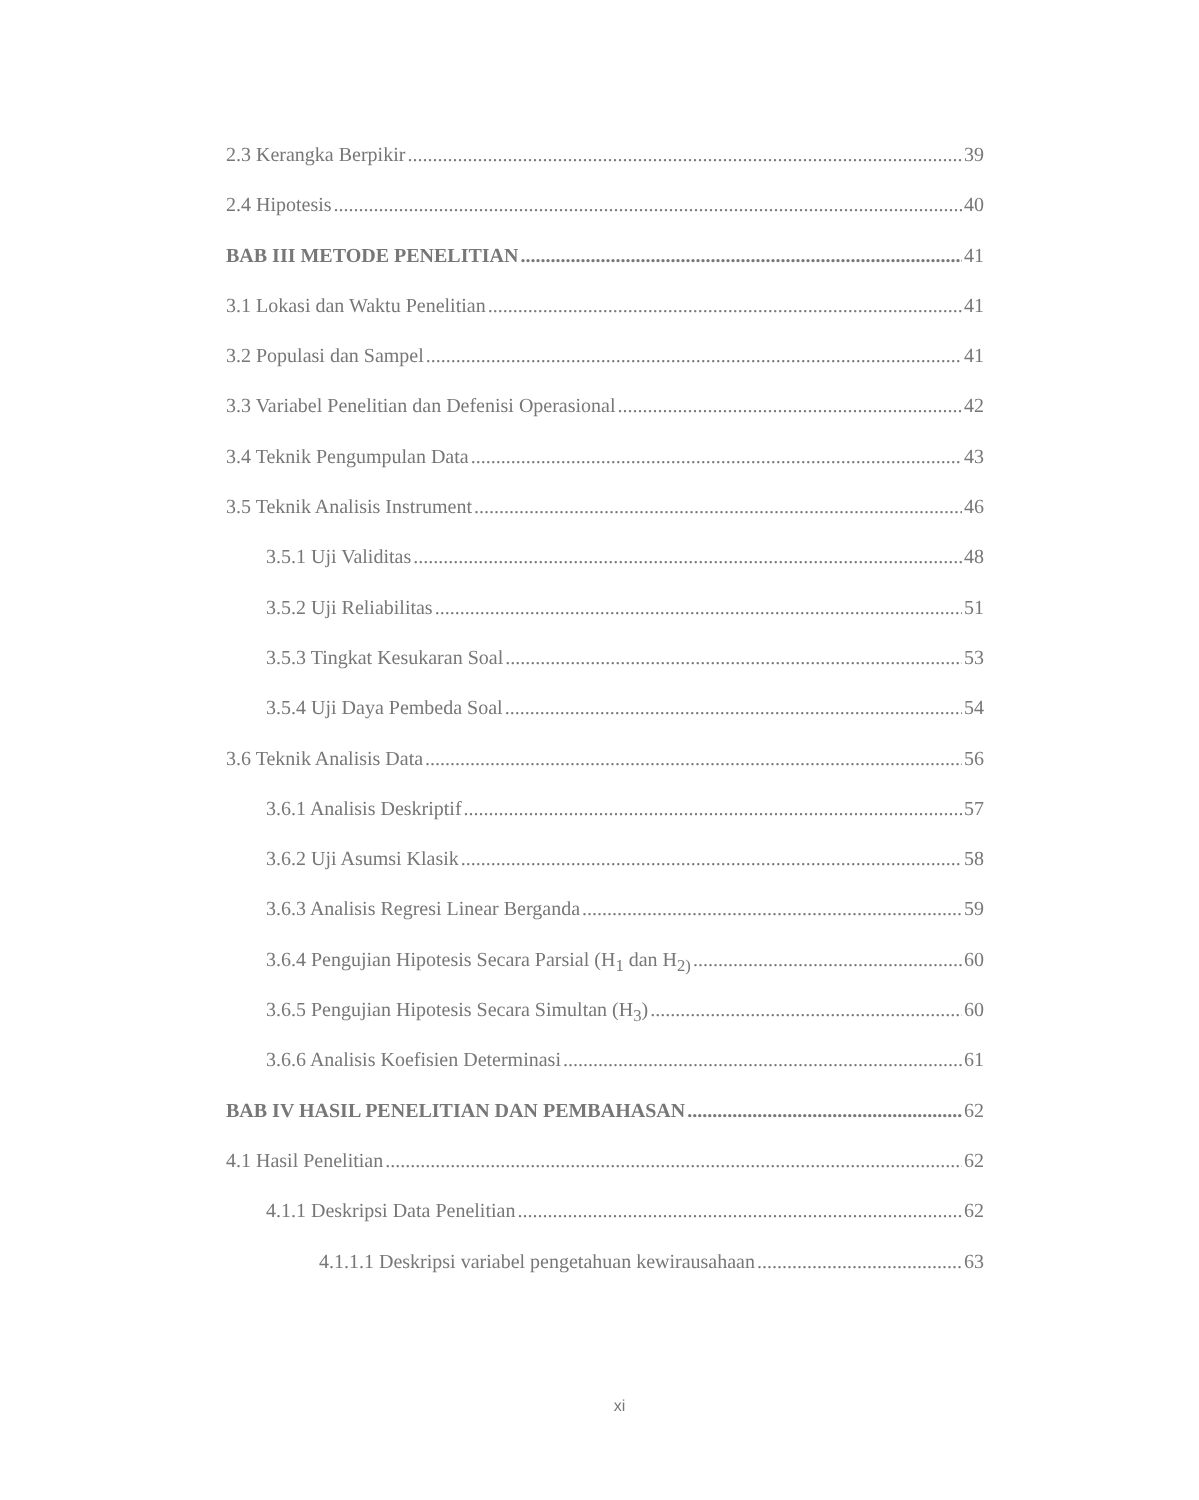2.3 Kerangka Berpikir 39
2.4 Hipotesis 40
BAB III METODE PENELITIAN 41
3.1 Lokasi dan Waktu Penelitian 41
3.2 Populasi dan Sampel 41
3.3 Variabel Penelitian dan Defenisi Operasional 42
3.4 Teknik Pengumpulan Data 43
3.5 Teknik Analisis Instrument 46
3.5.1 Uji Validitas 48
3.5.2 Uji Reliabilitas 51
3.5.3 Tingkat Kesukaran Soal 53
3.5.4 Uji Daya Pembeda Soal 54
3.6 Teknik Analisis Data 56
3.6.1 Analisis Deskriptif 57
3.6.2 Uji Asumsi Klasik 58
3.6.3 Analisis Regresi Linear Berganda 59
3.6.4 Pengujian Hipotesis Secara Parsial (H<sub>1</sub> dan H<sub>2)</sub> 60
3.6.5 Pengujian Hipotesis Secara Simultan (H<sub>3</sub>) 60
3.6.6 Analisis Koefisien Determinasi 61
BAB IV HASIL PENELITIAN DAN PEMBAHASAN 62
4.1 Hasil Penelitian 62
4.1.1 Deskripsi Data Penelitian 62
4.1.1.1 Deskripsi variabel pengetahuan kewirausahaan 63
xi